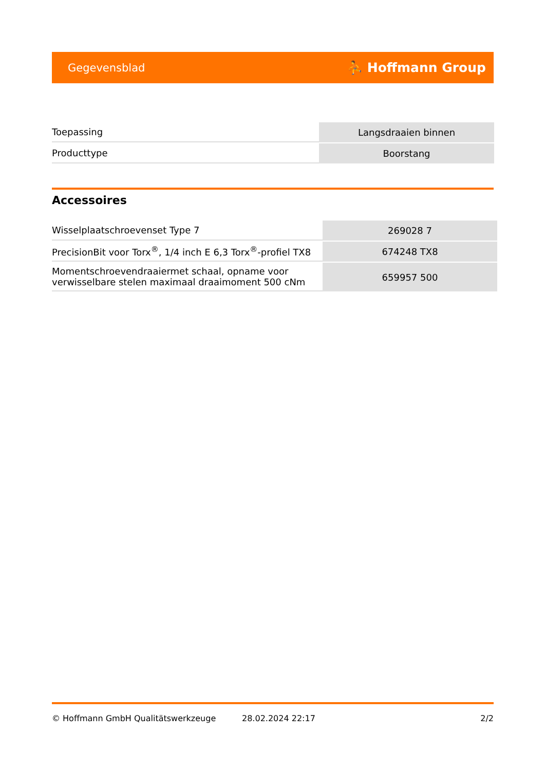Gegevensblad ⛹ Hoffmann Group
| Toepassing | Langsdraaien binnen |
| Producttype | Boorstang |
Accessoires
| Wisselplaatschroevenset Type 7 | 269028 7 |
| PrecisionBit voor Torx<sup>®</sup>, 1/4 inch E 6,3 Torx<sup>®</sup>-profiel TX8 | 674248 TX8 |
| Momentschroevendraaiermet schaal, opname voor verwisselbare stelen maximaal draaimoment 500 cNm | 659957 500 |
© Hoffmann GmbH Qualitätswerkzeuge 28.02.2024 22:17 2/2